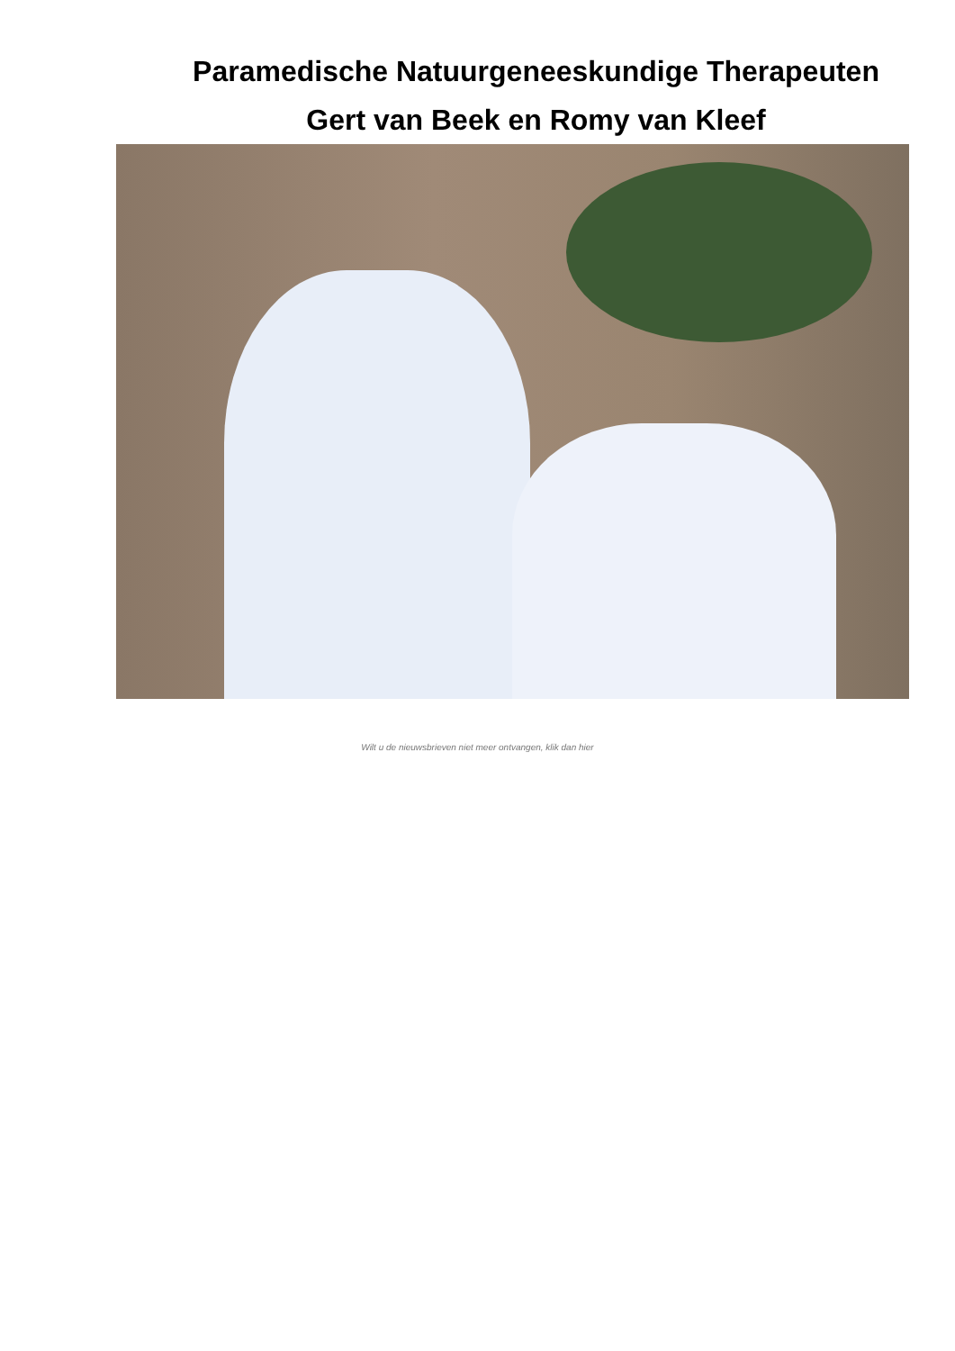Paramedische Natuurgeneeskundige Therapeuten
Gert van Beek en Romy van Kleef
Wilt u de nieuwsbrieven niet meer ontvangen, klik dan hier